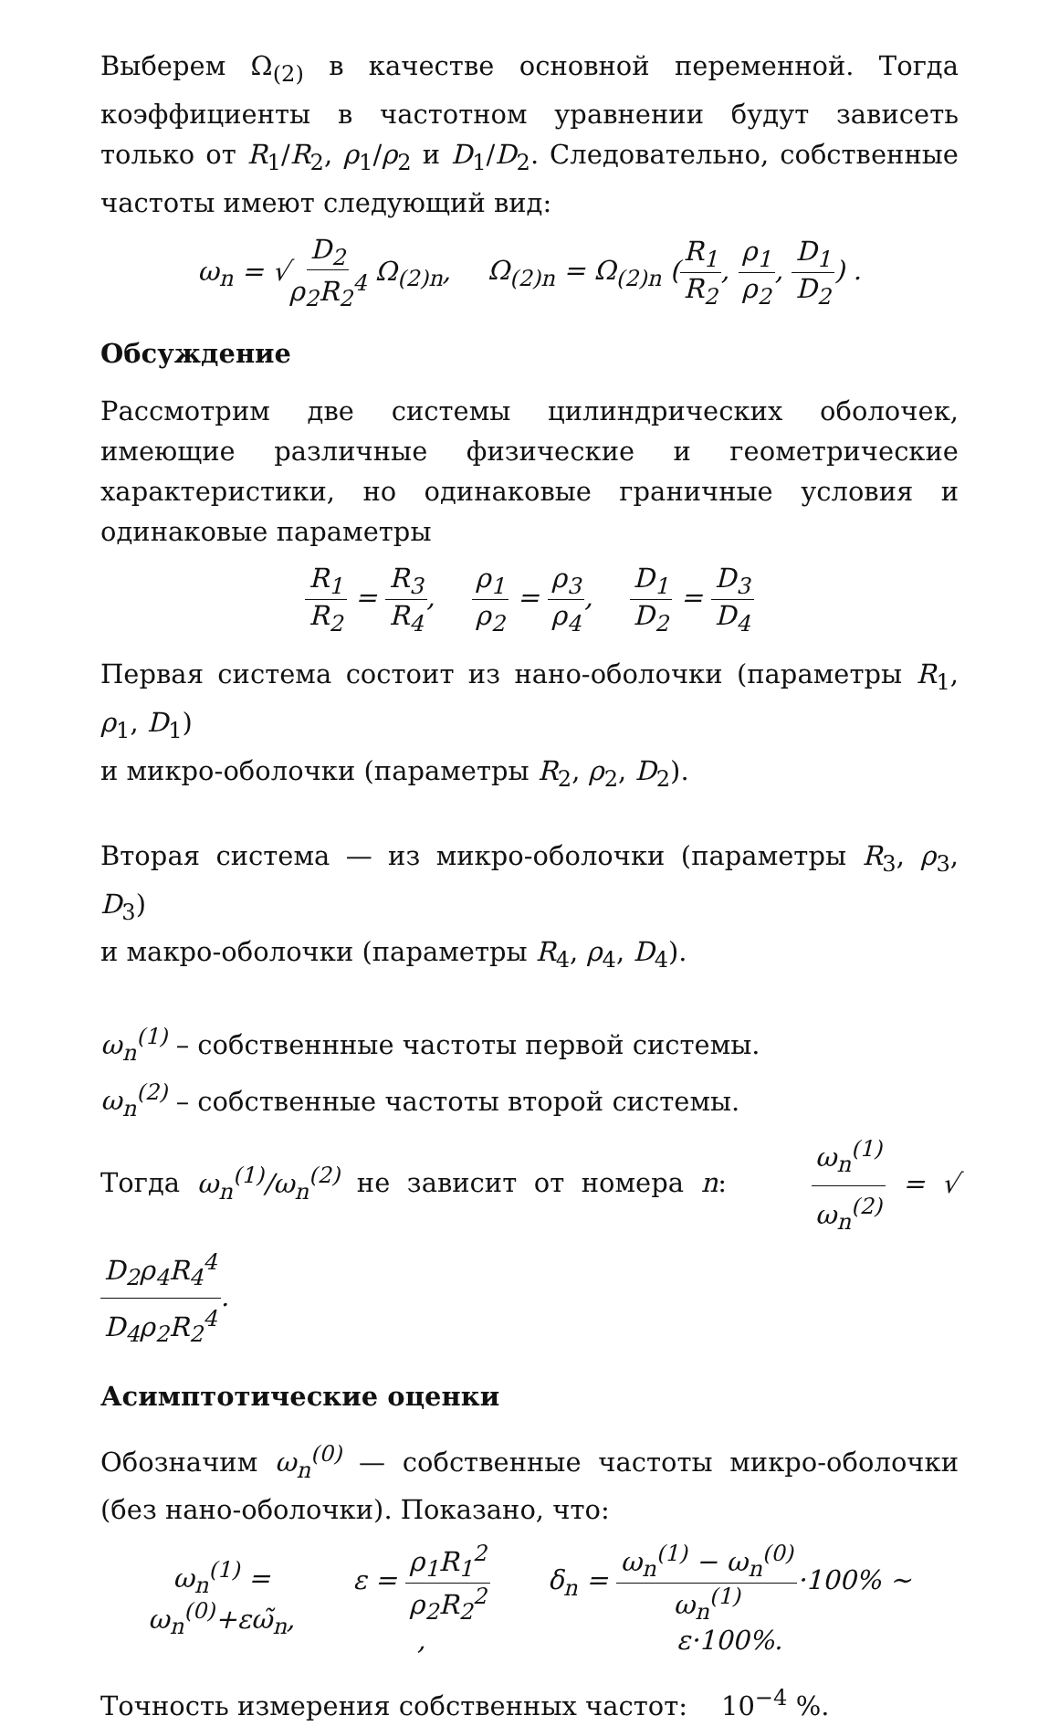Выберем Ω<sub>(2)</sub> в качестве основной переменной. Тогда коэффициенты в частотном уравнении будут зависеть только от R<sub>1</sub>/R<sub>2</sub>, ρ<sub>1</sub>/ρ<sub>2</sub> и D<sub>1</sub>/D<sub>2</sub>. Следовательно, собственные частоты имеют следующий вид:
ω<sub>n</sub> = √D<sub>2</sub> ρ<sub>2</sub>R<sub>2</sub><sup>4</sup> Ω<sub>(2)n</sub>, Ω<sub>(2)n</sub> = Ω<sub>(2)n</sub> (R<sub>1</sub> R<sub>2</sub>, ρ<sub>1</sub> ρ<sub>2</sub>, D<sub>1</sub> D<sub>2</sub>) .
Обсуждение
Рассмотрим две системы цилиндрических оболочек, имеющие различные физические и геометрические характеристики, но одинаковые граничные условия и одинаковые параметры
R<sub>1</sub> R<sub>2</sub> = R<sub>3</sub> R<sub>4</sub>, ρ<sub>1</sub> ρ<sub>2</sub> = ρ<sub>3</sub> ρ<sub>4</sub>, D<sub>1</sub> D<sub>2</sub> = D<sub>3</sub> D<sub>4</sub>
Первая система состоит из нано-оболочки (параметры R<sub>1</sub>, ρ<sub>1</sub>, D<sub>1</sub>)
и микро-оболочки (параметры R<sub>2</sub>, ρ<sub>2</sub>, D<sub>2</sub>).
Вторая система — из микро-оболочки (параметры R<sub>3</sub>, ρ<sub>3</sub>, D<sub>3</sub>)
и макро-оболочки (параметры R<sub>4</sub>, ρ<sub>4</sub>, D<sub>4</sub>).
ω<sub>n</sub><sup>(1)</sup> – собственнные частоты первой системы.
ω<sub>n</sub><sup>(2)</sup> – собственные частоты второй системы.
Тогда ω<sub>n</sub><sup>(1)</sup>/ω<sub>n</sub><sup>(2)</sup> не зависит от номера n: ω<sub>n</sub><sup>(1)</sup> ω<sub>n</sub><sup>(2)</sup> = √D<sub>2</sub>ρ<sub>4</sub>R<sub>4</sub><sup>4</sup> D<sub>4</sub>ρ<sub>2</sub>R<sub>2</sub><sup>4</sup>.
Асимптотические оценки
Обозначим ω<sub>n</sub><sup>(0)</sup> — собственные частоты микро-оболочки (без нано-оболочки). Показано, что:
ω<sub>n</sub><sup>(1)</sup> = ω<sub>n</sub><sup>(0)</sup>+εω̃<sub>n</sub>, ε = ρ<sub>1</sub>R<sub>1</sub><sup>2</sup> ρ<sub>2</sub>R<sub>2</sub><sup>2</sup>, δ<sub>n</sub> = ω<sub>n</sub><sup>(1)</sup> − ω<sub>n</sub><sup>(0)</sup> ω<sub>n</sub><sup>(1)</sup>·100% ∼ ε·100%.
Точность измерения собственных частот: 10<sup>−4</sup> %.